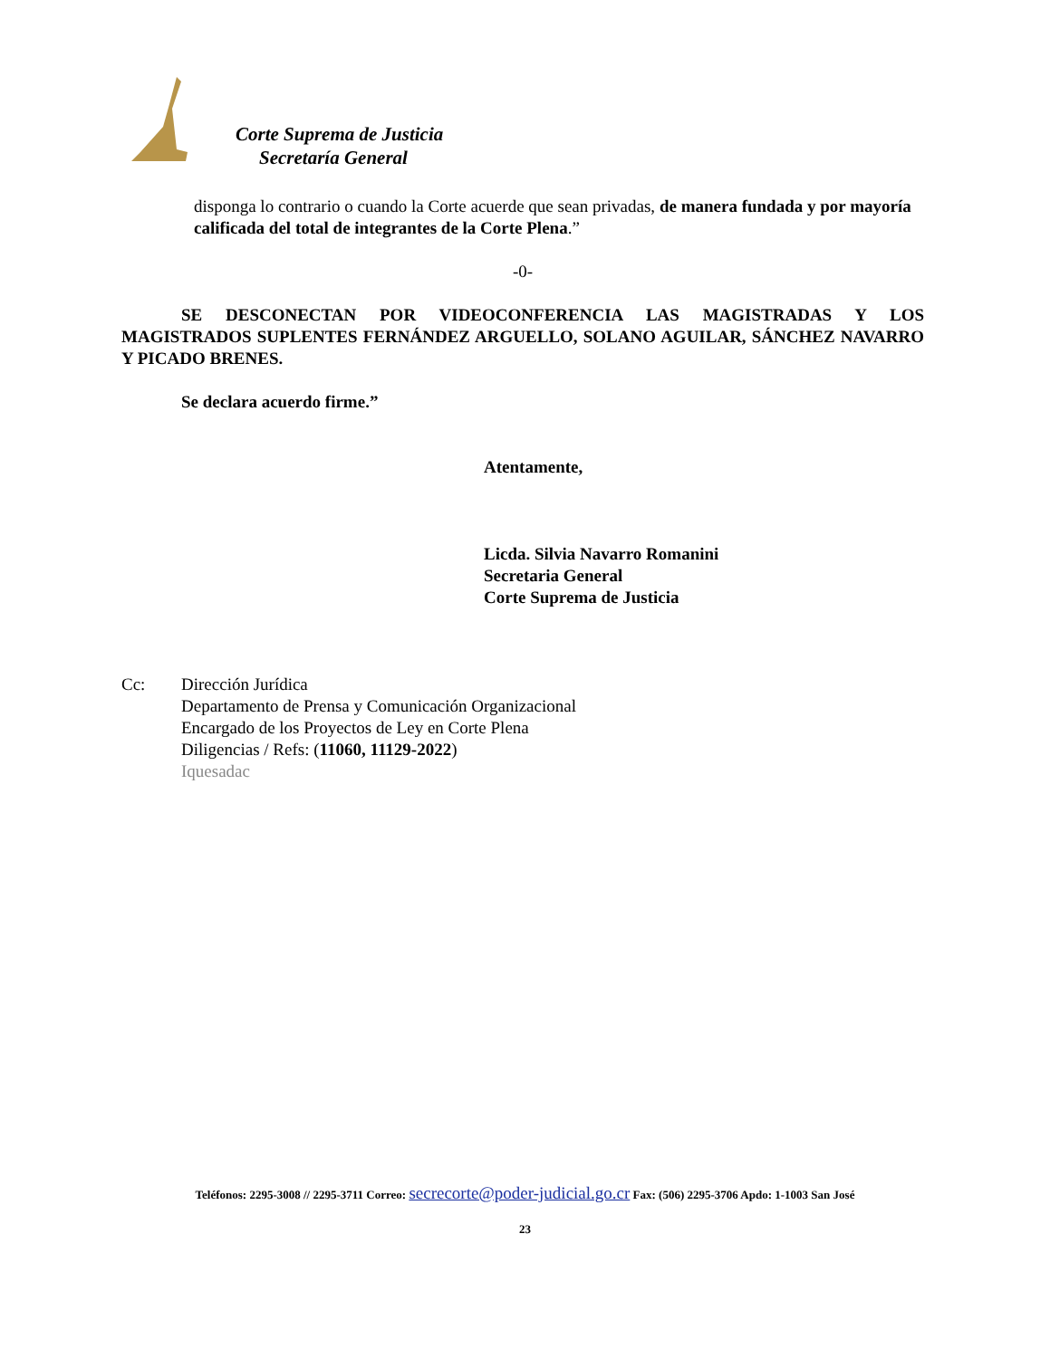Corte Suprema de Justicia
Secretaría General
disponga lo contrario o cuando la Corte acuerde que sean privadas, de manera fundada y por mayoría calificada del total de integrantes de la Corte Plena.”
-0-
SE DESCONECTAN POR VIDEOCONFERENCIA LAS MAGISTRADAS Y LOS MAGISTRADOS SUPLENTES FERNÁNDEZ ARGUELLO, SOLANO AGUILAR, SÁNCHEZ NAVARRO Y PICADO BRENES.
Se declara acuerdo firme.”
Atentamente,
Licda. Silvia Navarro Romanini
Secretaria General
Corte Suprema de Justicia
Cc: Dirección Jurídica
Departamento de Prensa y Comunicación Organizacional
Encargado de los Proyectos de Ley en Corte Plena
Diligencias / Refs: (11060, 11129-2022)
Iquesadac
Teléfonos: 2295-3008 // 2295-3711 Correo: secrecorte@poder-judicial.go.cr Fax: (506) 2295-3706 Apdo: 1-1003 San José
23